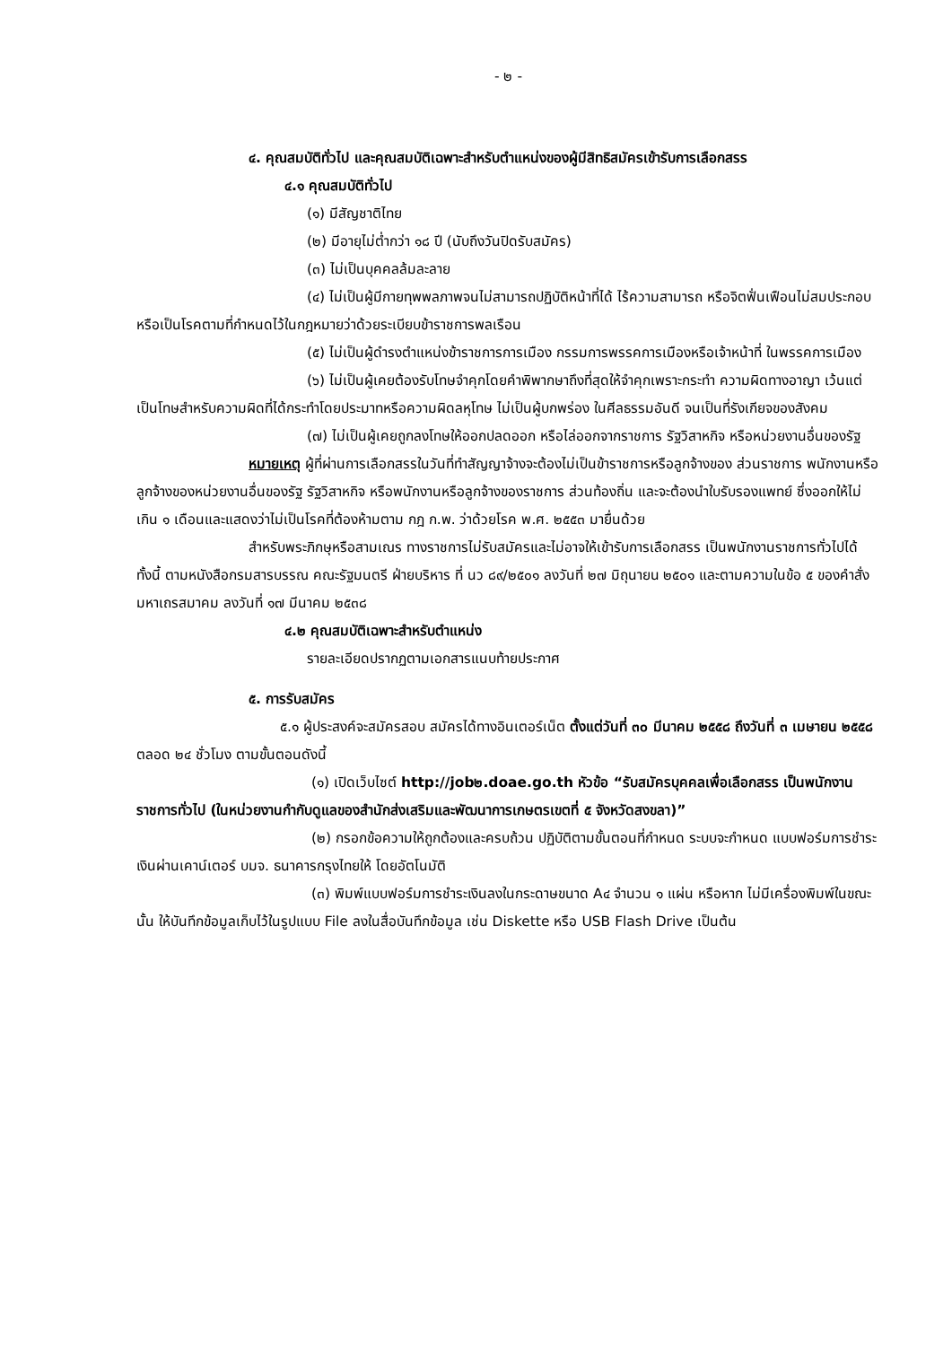- ๒ -
๔. คุณสมบัติทั่วไป และคุณสมบัติเฉพาะสำหรับตำแหน่งของผู้มีสิทธิสมัครเข้ารับการเลือกสรร
๔.๑ คุณสมบัติทั่วไป
(๑) มีสัญชาติไทย
(๒) มีอายุไม่ต่ำกว่า ๑๘ ปี (นับถึงวันปิดรับสมัคร)
(๓) ไม่เป็นบุคคลล้มละลาย
(๔) ไม่เป็นผู้มีกายทุพพลภาพจนไม่สามารถปฏิบัติหน้าที่ได้ ไร้ความสามารถ หรือจิตฟั่นเฟือนไม่สมประกอบ หรือเป็นโรคตามที่กำหนดไว้ในกฎหมายว่าด้วยระเบียบข้าราชการพลเรือน
(๕) ไม่เป็นผู้ดำรงตำแหน่งข้าราชการการเมือง กรรมการพรรคการเมืองหรือเจ้าหน้าที่ ในพรรคการเมือง
(๖) ไม่เป็นผู้เคยต้องรับโทษจำคุกโดยคำพิพากษาถึงที่สุดให้จำคุกเพราะกระทำ ความผิดทางอาญา เว้นแต่เป็นโทษสำหรับความผิดที่ได้กระทำโดยประมาทหรือความผิดลหุโทษ ไม่เป็นผู้บกพร่อง ในศีลธรรมอันดี จนเป็นที่รังเกียจของสังคม
(๗) ไม่เป็นผู้เคยถูกลงโทษให้ออกปลดออก หรือไล่ออกจากราชการ รัฐวิสาหกิจ หรือหน่วยงานอื่นของรัฐ
หมายเหตุ ผู้ที่ผ่านการเลือกสรรในวันที่ทำสัญญาจ้างจะต้องไม่เป็นข้าราชการหรือลูกจ้างของ ส่วนราชการ พนักงานหรือลูกจ้างของหน่วยงานอื่นของรัฐ รัฐวิสาหกิจ หรือพนักงานหรือลูกจ้างของราชการ ส่วนท้องถิ่น และจะต้องนำใบรับรองแพทย์ ซึ่งออกให้ไม่เกิน ๑ เดือนและแสดงว่าไม่เป็นโรคที่ต้องห้ามตาม กฎ ก.พ. ว่าด้วยโรค พ.ศ. ๒๕๕๓ มายื่นด้วย
สำหรับพระภิกษุหรือสามเณร ทางราชการไม่รับสมัครและไม่อาจให้เข้ารับการเลือกสรร เป็นพนักงานราชการทั่วไปได้ ทั้งนี้ ตามหนังสือกรมสารบรรณ คณะรัฐมนตรี ฝ่ายบริหาร ที่ นว ๘๙/๒๕๐๑ ลงวันที่ ๒๗ มิถุนายน ๒๕๐๑ และตามความในข้อ ๕ ของคำสั่งมหาเถรสมาคม ลงวันที่ ๑๗ มีนาคม ๒๕๓๘
๔.๒ คุณสมบัติเฉพาะสำหรับตำแหน่ง
รายละเอียดปรากฏตามเอกสารแนบท้ายประกาศ
๕. การรับสมัคร
๕.๑ ผู้ประสงค์จะสมัครสอบ สมัครได้ทางอินเตอร์เน็ต ตั้งแต่วันที่ ๓๐ มีนาคม ๒๕๕๘ ถึงวันที่ ๓ เมษายน ๒๕๕๘ ตลอด ๒๔ ชั่วโมง ตามขั้นตอนดังนี้
(๑) เปิดเว็บไซต์ http://job๒.doae.go.th หัวข้อ “รับสมัครบุคคลเพื่อเลือกสรร เป็นพนักงานราชการทั่วไป (ในหน่วยงานกำกับดูแลของสำนักส่งเสริมและพัฒนาการเกษตรเขตที่ ๕ จังหวัดสงขลา)”
(๒) กรอกข้อความให้ถูกต้องและครบถ้วน ปฏิบัติตามขั้นตอนที่กำหนด ระบบจะกำหนด แบบฟอร์มการชำระเงินผ่านเคาน์เตอร์ บมจ. ธนาคารกรุงไทยให้ โดยอัตโนมัติ
(๓) พิมพ์แบบฟอร์มการชำระเงินลงในกระดาษขนาด A๔ จำนวน ๑ แผ่น หรือหาก ไม่มีเครื่องพิมพ์ในขณะนั้น ให้บันทึกข้อมูลเก็บไว้ในรูปแบบ File ลงในสื่อบันทึกข้อมูล เช่น Diskette หรือ USB Flash Drive เป็นต้น